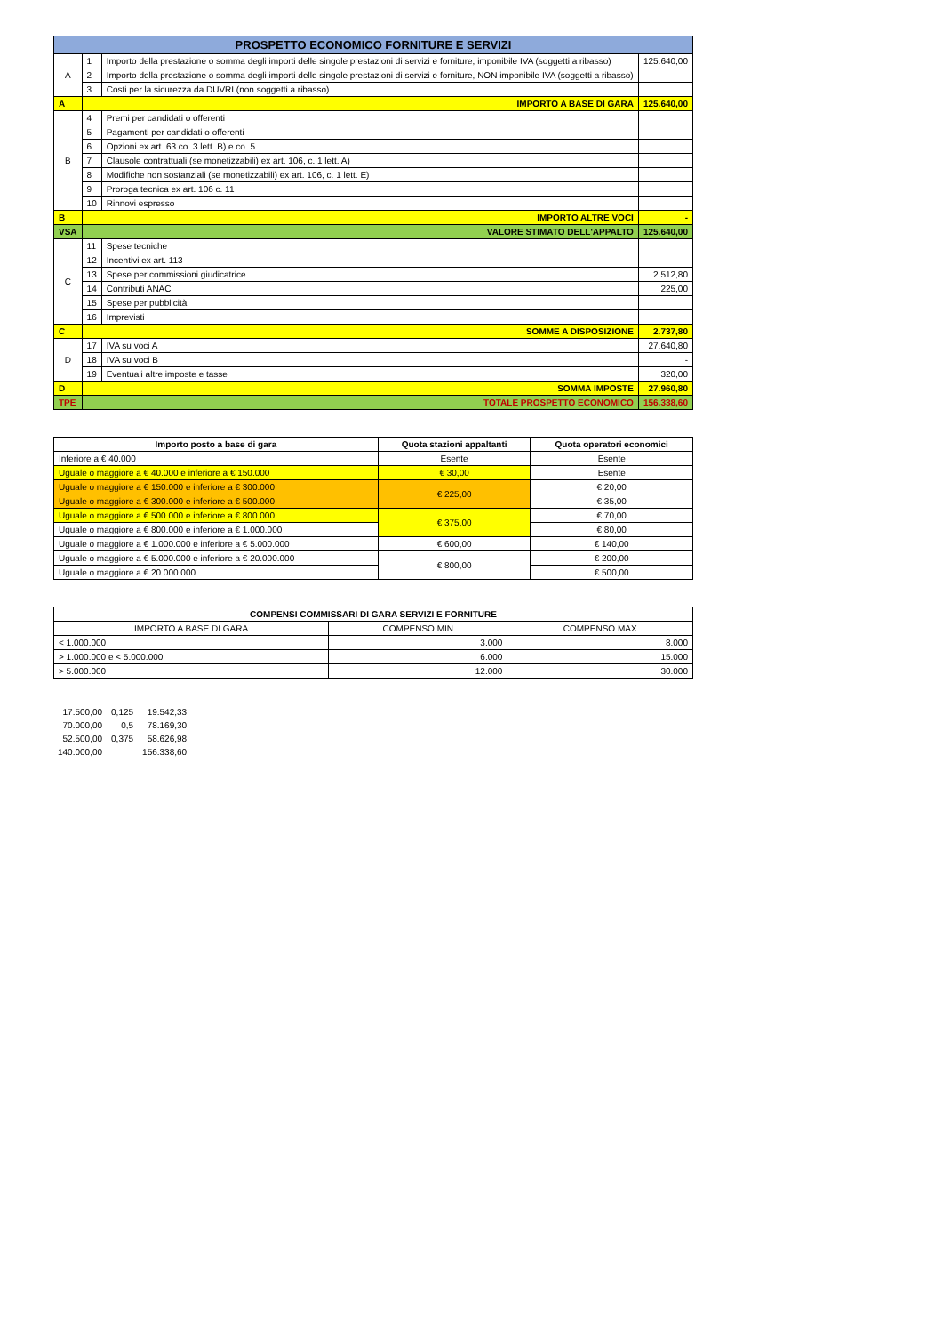| PROSPETTO ECONOMICO FORNITURE E SERVIZI | | | |
| --- | --- | --- | --- |
| A | 1 | Importo della prestazione o somma degli importi delle singole prestazioni di servizi e forniture, imponibile IVA (soggetti a ribasso) | 125.640,00 |
| | 2 | Importo della prestazione o somma degli importi delle singole prestazioni di servizi e forniture, NON imponibile IVA (soggetti a ribasso) | |
| | 3 | Costi per la sicurezza da DUVRI (non soggetti a ribasso) | |
| A | IMPORTO A BASE DI GARA | | 125.640,00 |
| B | 4 | Premi per candidati o offerenti | |
| | 5 | Pagamenti per candidati o offerenti | |
| | 6 | Opzioni ex art. 63 co. 3 lett. B) e co. 5 | |
| | 7 | Clausole contrattuali (se monetizzabili) ex art. 106, c. 1 lett. A) | |
| | 8 | Modifiche non sostanziali (se monetizzabili) ex art. 106, c. 1 lett. E) | |
| | 9 | Proroga tecnica ex art. 106 c. 11 | |
| | 10 | Rinnovi espresso | |
| B | IMPORTO ALTRE VOCI | | - |
| VSA | VALORE STIMATO DELL'APPALTO | | 125.640,00 |
| C | 11 | Spese tecniche | |
| | 12 | Incentivi ex art. 113 | |
| | 13 | Spese per commissioni giudicatrice | 2.512,80 |
| | 14 | Contributi ANAC | 225,00 |
| | 15 | Spese per pubblicità | |
| | 16 | Imprevisti | |
| C | SOMME A DISPOSIZIONE | | 2.737,80 |
| D | 17 | IVA su voci A | 27.640,80 |
| | 18 | IVA su voci B | - |
| | 19 | Eventuali altre imposte e tasse | 320,00 |
| D | SOMMA IMPOSTE | | 27.960,80 |
| TPE | TOTALE PROSPETTO ECONOMICO | | 156.338,60 |
| Importo posto a base di gara | Quota stazioni appaltanti | Quota operatori economici |
| --- | --- | --- |
| Inferiore a € 40.000 | Esente | Esente |
| Uguale o maggiore a € 40.000 e inferiore a € 150.000 | € 30,00 | Esente |
| Uguale o maggiore a € 150.000 e inferiore a € 300.000 | € 225,00 | € 20,00 |
| Uguale o maggiore a € 300.000 e inferiore a € 500.000 | | € 35,00 |
| Uguale o maggiore a € 500.000 e inferiore a € 800.000 | € 375,00 | € 70,00 |
| Uguale o maggiore a € 800.000 e inferiore a € 1.000.000 | | € 80,00 |
| Uguale o maggiore a € 1.000.000 e inferiore a € 5.000.000 | € 600,00 | € 140,00 |
| Uguale o maggiore a € 5.000.000 e inferiore a € 20.000.000 | € 800,00 | € 200,00 |
| Uguale o maggiore a € 20.000.000 | | € 500,00 |
| COMPENSI COMMISSARI DI GARA SERVIZI E FORNITURE | | |
| --- | --- | --- |
| IMPORTO A BASE DI GARA | COMPENSO MIN | COMPENSO MAX |
| < 1.000.000 | 3.000 | 8.000 |
| > 1.000.000 e < 5.000.000 | 6.000 | 15.000 |
| > 5.000.000 | 12.000 | 30.000 |
| 17.500,00 | 0,125 | 19.542,33 |
| 70.000,00 | 0,5 | 78.169,30 |
| 52.500,00 | 0,375 | 58.626,98 |
| 140.000,00 | | 156.338,60 |